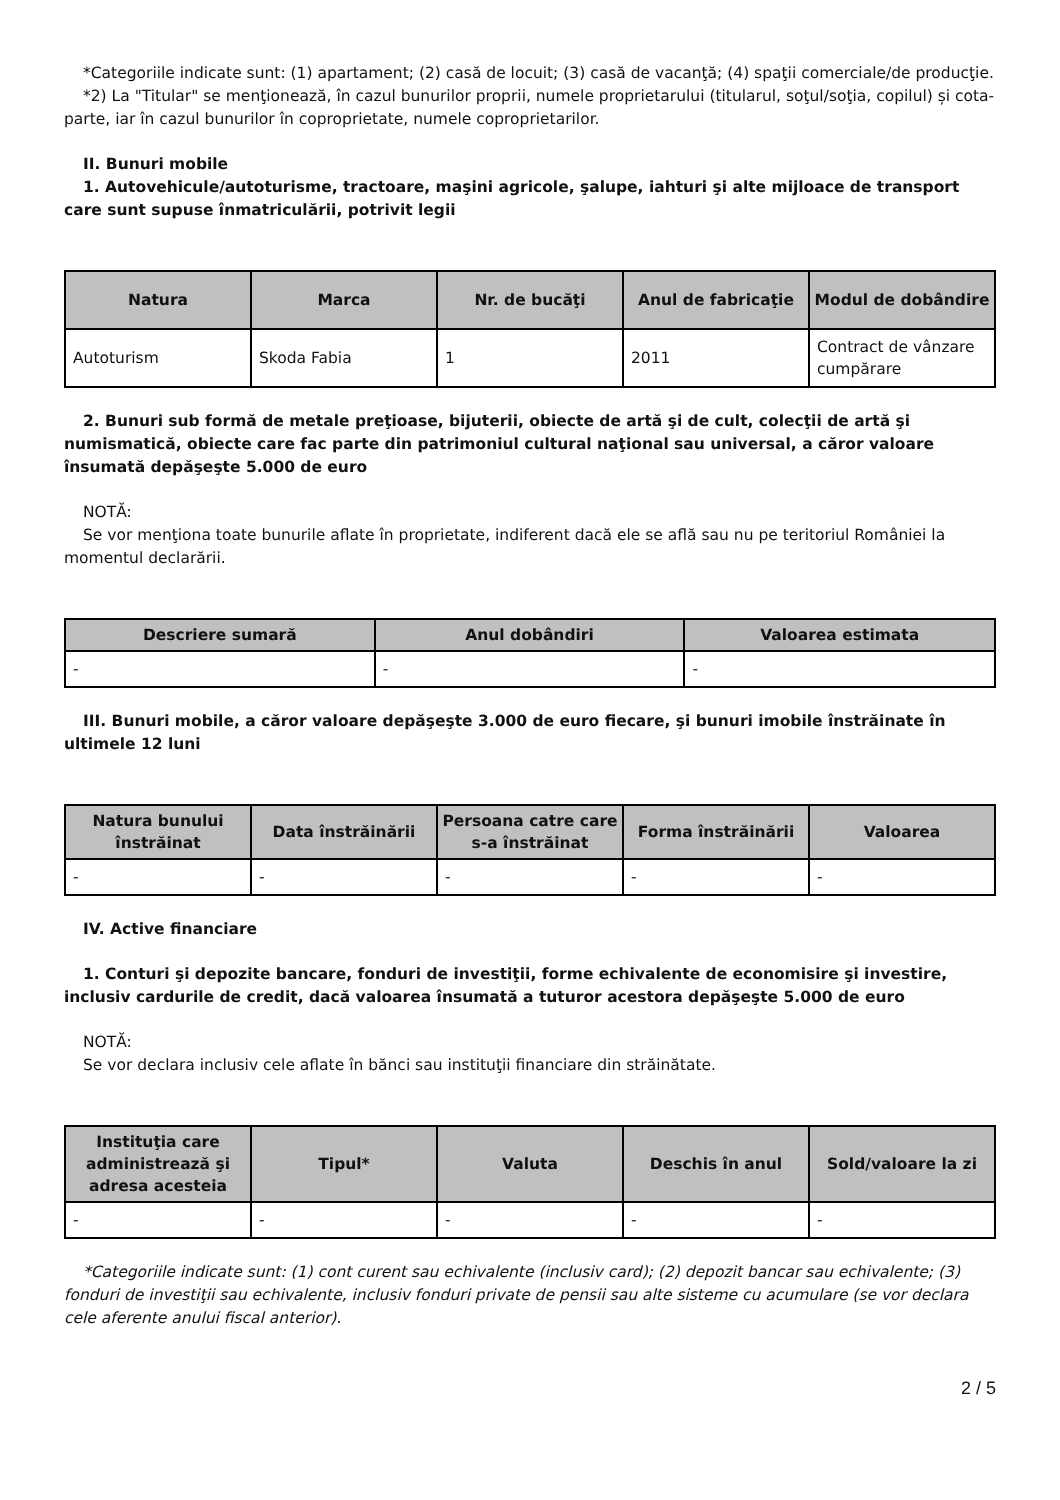*Categoriile indicate sunt: (1) apartament; (2) casă de locuit; (3) casă de vacanţă; (4) spaţii comerciale/de producţie.
*2) La "Titular" se menţionează, în cazul bunurilor proprii, numele proprietarului (titularul, soţul/soţia, copilul) și cota-parte, iar în cazul bunurilor în coproprietate, numele coproprietarilor.
II. Bunuri mobile
1. Autovehicule/autoturisme, tractoare, maşini agricole, şalupe, iahturi şi alte mijloace de transport care sunt supuse înmatriculării, potrivit legii
| Natura | Marca | Nr. de bucăţi | Anul de fabricaţie | Modul de dobândire |
| --- | --- | --- | --- | --- |
| Autoturism | Skoda Fabia | 1 | 2011 | Contract de vânzare cumpărare |
2. Bunuri sub formă de metale preţioase, bijuterii, obiecte de artă şi de cult, colecţii de artă şi numismatică, obiecte care fac parte din patrimoniul cultural naţional sau universal, a căror valoare însumată depăşeşte 5.000 de euro
NOTĂ:
Se vor menţiona toate bunurile aflate în proprietate, indiferent dacă ele se află sau nu pe teritoriul României la momentul declarării.
| Descriere sumară | Anul dobândiri | Valoarea estimata |
| --- | --- | --- |
| - | - | - |
III. Bunuri mobile, a căror valoare depăşeşte 3.000 de euro fiecare, şi bunuri imobile înstrăinate în ultimele 12 luni
| Natura bunului înstrăinat | Data înstrăinării | Persoana catre care s-a înstrăinat | Forma înstrăinării | Valoarea |
| --- | --- | --- | --- | --- |
| - | - | - | - | - |
IV. Active financiare
1. Conturi şi depozite bancare, fonduri de investiţii, forme echivalente de economisire şi investire, inclusiv cardurile de credit, dacă valoarea însumată a tuturor acestora depăşeşte 5.000 de euro
NOTĂ:
Se vor declara inclusiv cele aflate în bănci sau instituţii financiare din străinătate.
| Instituţia care administrează şi adresa acesteia | Tipul* | Valuta | Deschis în anul | Sold/valoare la zi |
| --- | --- | --- | --- | --- |
| - | - | - | - | - |
*Categoriile indicate sunt: (1) cont curent sau echivalente (inclusiv card); (2) depozit bancar sau echivalente; (3) fonduri de investiţii sau echivalente, inclusiv fonduri private de pensii sau alte sisteme cu acumulare (se vor declara cele aferente anului fiscal anterior).
2 / 5